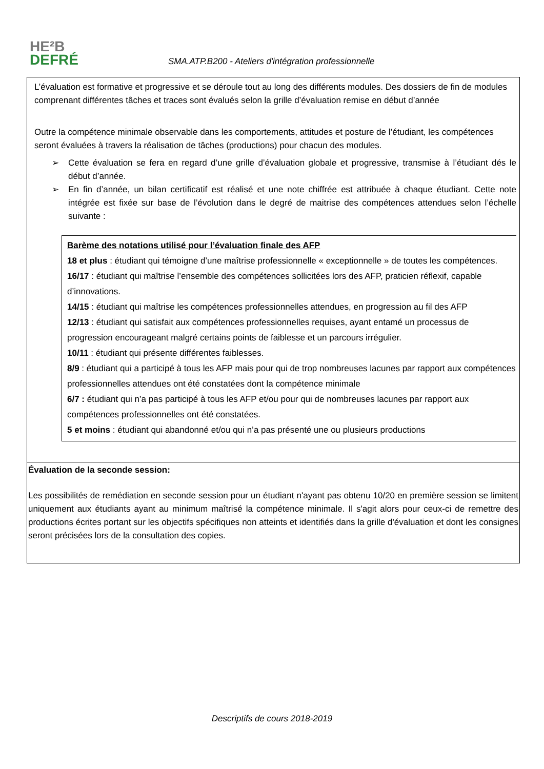HE²B
DEFRÉ
SMA.ATP.B200 - Ateliers d'intégration professionnelle
L’évaluation est formative et progressive et se déroule tout au long des différents modules. Des dossiers de fin de modules comprenant différentes tâches et traces sont évalués selon la grille d’évaluation remise en début d’année
Outre la compétence minimale observable dans les comportements, attitudes et posture de l’étudiant, les compétences seront évaluées à travers la réalisation de tâches (productions) pour chacun des modules.
➢ Cette évaluation se fera en regard d’une grille d’évaluation globale et progressive, transmise à l’étudiant dés le début d’année.
➢ En fin d’année, un bilan certificatif est réalisé et une note chiffrée est attribuée à chaque étudiant. Cette note intégrée est fixée sur base de l’évolution dans le degré de maitrise des compétences attendues selon l’échelle suivante :
Barème des notations utilisé pour l’évaluation finale des AFP
18 et plus : étudiant qui témoigne d’une maîtrise professionnelle « exceptionnelle » de toutes les compétences.
16/17 : étudiant qui maîtrise l’ensemble des compétences sollicitées lors des AFP, praticien réflexif, capable d’innovations.
14/15 : étudiant qui maîtrise les compétences professionnelles attendues, en progression au fil des AFP
12/13 : étudiant qui satisfait aux compétences professionnelles requises, ayant entamé un processus de progression encourageant malgré certains points de faiblesse et un parcours irrégulier.
10/11 : étudiant qui présente différentes faiblesses.
8/9 : étudiant qui a participé à tous les AFP mais pour qui de trop nombreuses lacunes par rapport aux compétences professionnelles attendues ont été constatées dont la compétence minimale
6/7 : étudiant qui n’a pas participé à tous les AFP et/ou pour qui de nombreuses lacunes par rapport aux compétences professionnelles ont été constatées.
5 et moins : étudiant qui abandonné et/ou qui n’a pas présenté une ou plusieurs productions
Évaluation de la seconde session:
Les possibilités de remédiation en seconde session pour un étudiant n'ayant pas obtenu 10/20 en première session se limitent uniquement aux étudiants ayant au minimum maîtrisé la compétence minimale. Il s'agit alors pour ceux-ci de remettre des productions écrites portant sur les objectifs spécifiques non atteints et identifiés dans la grille d'évaluation et dont les consignes seront précisées lors de la consultation des copies.
Descriptifs de cours 2018-2019